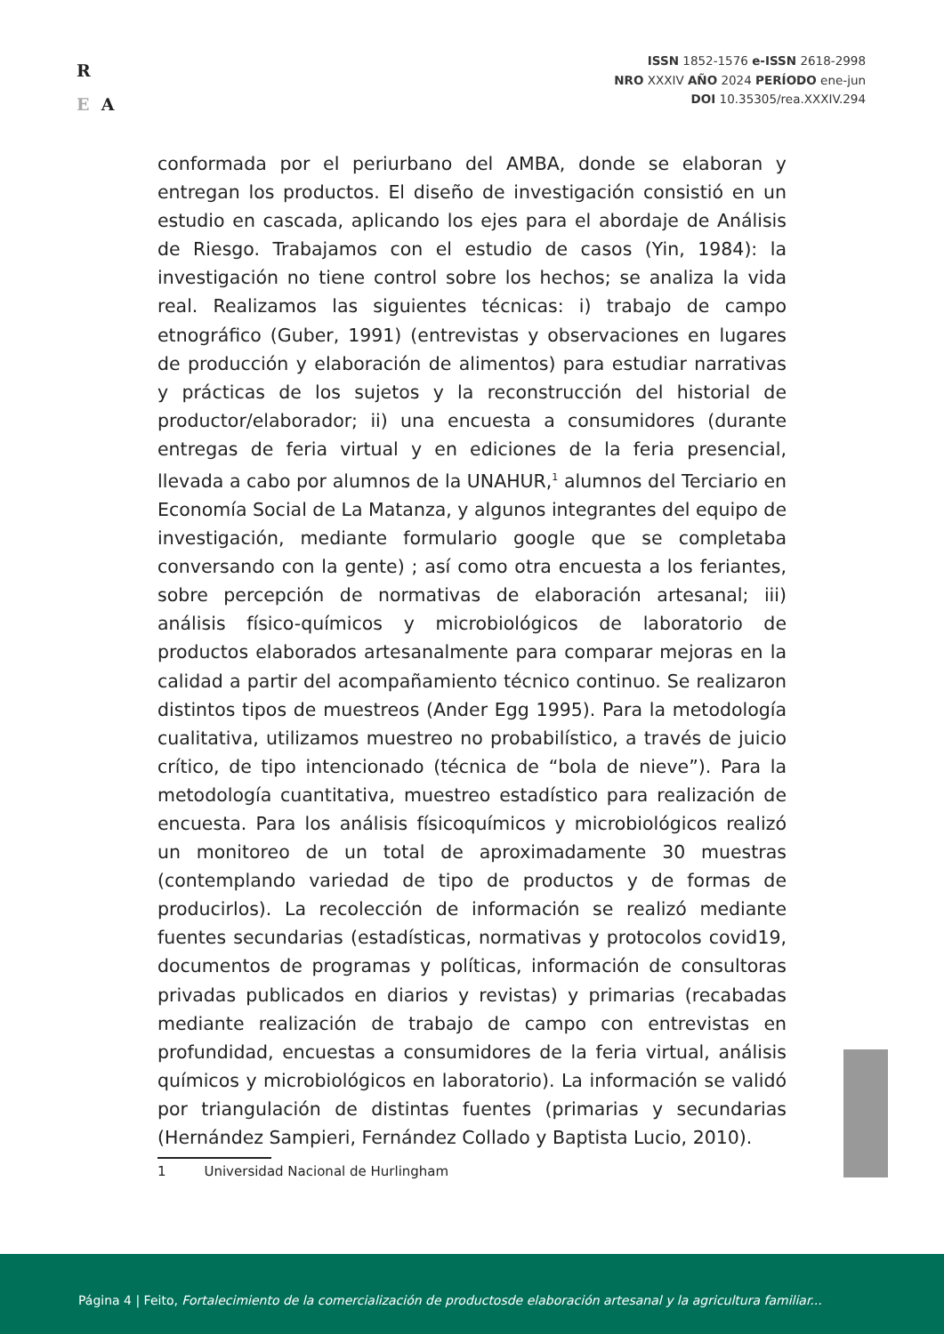R
E A
ISSN 1852-1576 e-ISSN 2618-2998
NRO XXXIV AÑO 2024 PERÍODO ene-jun
DOI 10.35305/rea.XXXIV.294
conformada por el periurbano del AMBA, donde se elaboran y entregan los productos. El diseño de investigación consistió en un estudio en cascada, aplicando los ejes para el abordaje de Análisis de Riesgo. Trabajamos con el estudio de casos (Yin, 1984): la investigación no tiene control sobre los hechos; se analiza la vida real. Realizamos las siguientes técnicas: i) trabajo de campo etnográfico (Guber, 1991) (entrevistas y observaciones en lugares de producción y elaboración de alimentos) para estudiar narrativas y prácticas de los sujetos y la reconstrucción del historial de productor/elaborador; ii) una encuesta a consumidores (durante entregas de feria virtual y en ediciones de la feria presencial, llevada a cabo por alumnos de la UNAHUR,<sup>1</sup> alumnos del Terciario en Economía Social de La Matanza, y algunos integrantes del equipo de investigación, mediante formulario google que se completaba conversando con la gente) ; así como otra encuesta a los feriantes, sobre percepción de normativas de elaboración artesanal; iii) análisis físico-químicos y microbiológicos de laboratorio de productos elaborados artesanalmente para comparar mejoras en la calidad a partir del acompañamiento técnico continuo. Se realizaron distintos tipos de muestreos (Ander Egg 1995). Para la metodología cualitativa, utilizamos muestreo no probabilístico, a través de juicio crítico, de tipo intencionado (técnica de “bola de nieve”). Para la metodología cuantitativa, muestreo estadístico para realización de encuesta. Para los análisis físicoquímicos y microbiológicos realizó un monitoreo de un total de aproximadamente 30 muestras (contemplando variedad de tipo de productos y de formas de producirlos). La recolección de información se realizó mediante fuentes secundarias (estadísticas, normativas y protocolos covid19, documentos de programas y políticas, información de consultoras privadas publicados en diarios y revistas) y primarias (recabadas mediante realización de trabajo de campo con entrevistas en profundidad, encuestas a consumidores de la feria virtual, análisis químicos y microbiológicos en laboratorio). La información se validó por triangulación de distintas fuentes (primarias y secundarias (Hernández Sampieri, Fernández Collado y Baptista Lucio, 2010).
1 Universidad Nacional de Hurlingham
Página 4 | Feito, Fortalecimiento de la comercialización de productosde elaboración artesanal y la agricultura familiar...